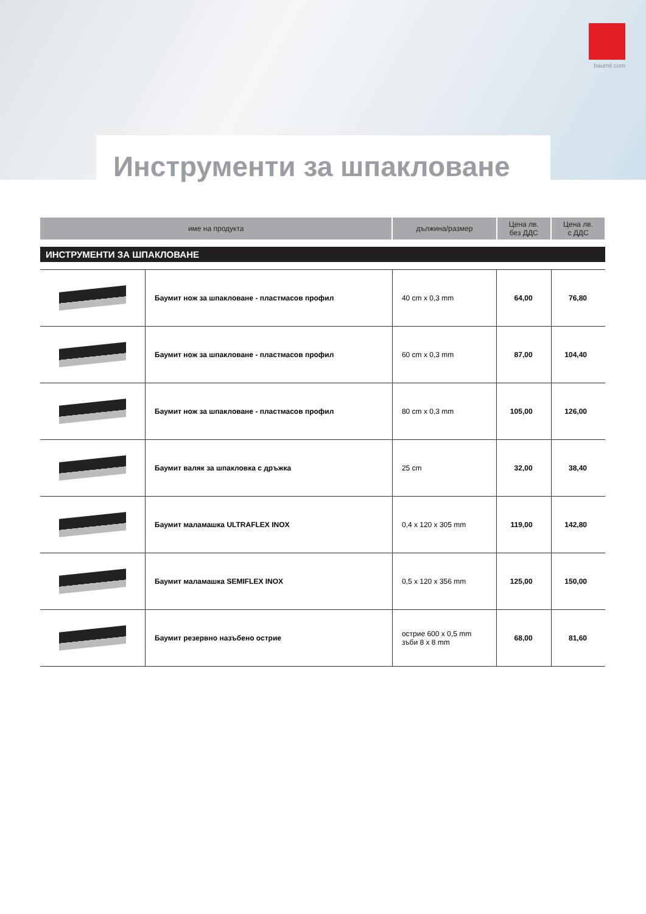baumit.com
Инструменти за шпакловане
| име на продукта | | дължина/размер | Цена лв. без ДДС | Цена лв. с ДДС |
| --- | --- | --- | --- | --- |
| ИНСТРУМЕНТИ ЗА ШПАКЛОВАНЕ | | | | |
| | Баумит нож за шпакловане - пластмасов профил | 40 cm x 0,3 mm | 64,00 | 76,80 |
| | Баумит нож за шпакловане - пластмасов профил | 60 cm x 0,3 mm | 87,00 | 104,40 |
| | Баумит нож за шпакловане - пластмасов профил | 80 cm x 0,3 mm | 105,00 | 126,00 |
| | Баумит валяк за шпакловка с дръжка | 25 cm | 32,00 | 38,40 |
| | Баумит маламашка ULTRAFLEX INOX | 0,4 x 120 x 305 mm | 119,00 | 142,80 |
| | Баумит маламашка SEMIFLEX INOX | 0,5 x 120 x 356 mm | 125,00 | 150,00 |
| | Баумит резервно назъбено острие | острие 600 x 0,5 mm зъби 8 x 8 mm | 68,00 | 81,60 |